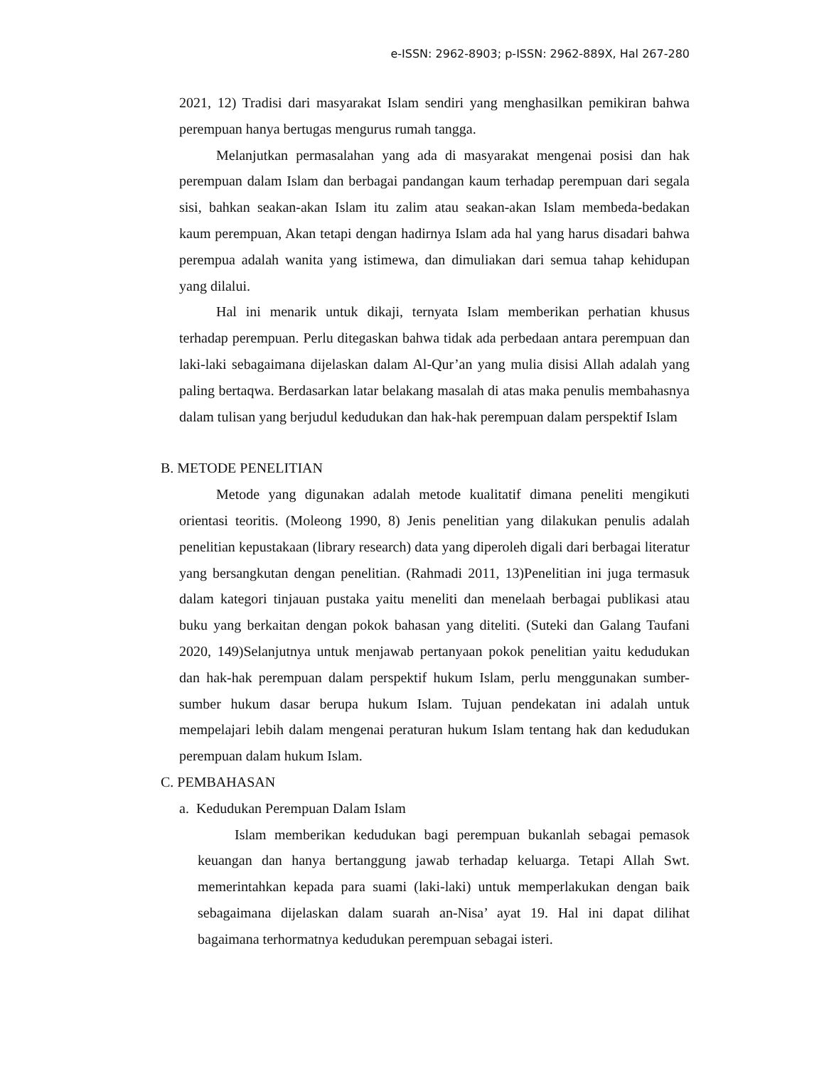e-ISSN: 2962-8903; p-ISSN: 2962-889X, Hal 267-280
2021, 12) Tradisi dari masyarakat Islam sendiri yang menghasilkan pemikiran bahwa perempuan hanya bertugas mengurus rumah tangga.
Melanjutkan permasalahan yang ada di masyarakat mengenai posisi dan hak perempuan dalam Islam dan berbagai pandangan kaum terhadap perempuan dari segala sisi, bahkan seakan-akan Islam itu zalim atau seakan-akan Islam membeda-bedakan kaum perempuan, Akan tetapi dengan hadirnya Islam ada hal yang harus disadari bahwa perempua adalah wanita yang istimewa, dan dimuliakan dari semua tahap kehidupan yang dilalui.
Hal ini menarik untuk dikaji, ternyata Islam memberikan perhatian khusus terhadap perempuan. Perlu ditegaskan bahwa tidak ada perbedaan antara perempuan dan laki-laki sebagaimana dijelaskan dalam Al-Qur’an yang mulia disisi Allah adalah yang paling bertaqwa. Berdasarkan latar belakang masalah di atas maka penulis membahasnya dalam tulisan yang berjudul kedudukan dan hak-hak perempuan dalam perspektif Islam
B. METODE PENELITIAN
Metode yang digunakan adalah metode kualitatif dimana peneliti mengikuti orientasi teoritis. (Moleong 1990, 8) Jenis penelitian yang dilakukan penulis adalah penelitian kepustakaan (library research) data yang diperoleh digali dari berbagai literatur yang bersangkutan dengan penelitian. (Rahmadi 2011, 13)Penelitian ini juga termasuk dalam kategori tinjauan pustaka yaitu meneliti dan menelaah berbagai publikasi atau buku yang berkaitan dengan pokok bahasan yang diteliti. (Suteki dan Galang Taufani 2020, 149)Selanjutnya untuk menjawab pertanyaan pokok penelitian yaitu kedudukan dan hak-hak perempuan dalam perspektif hukum Islam, perlu menggunakan sumber-sumber hukum dasar berupa hukum Islam. Tujuan pendekatan ini adalah untuk mempelajari lebih dalam mengenai peraturan hukum Islam tentang hak dan kedudukan perempuan dalam hukum Islam.
C. PEMBAHASAN
a. Kedudukan Perempuan Dalam Islam
Islam memberikan kedudukan bagi perempuan bukanlah sebagai pemasok keuangan dan hanya bertanggung jawab terhadap keluarga. Tetapi Allah Swt. memerintahkan kepada para suami (laki-laki) untuk memperlakukan dengan baik sebagaimana dijelaskan dalam suarah an-Nisa’ ayat 19. Hal ini dapat dilihat bagaimana terhormatnya kedudukan perempuan sebagai isteri.